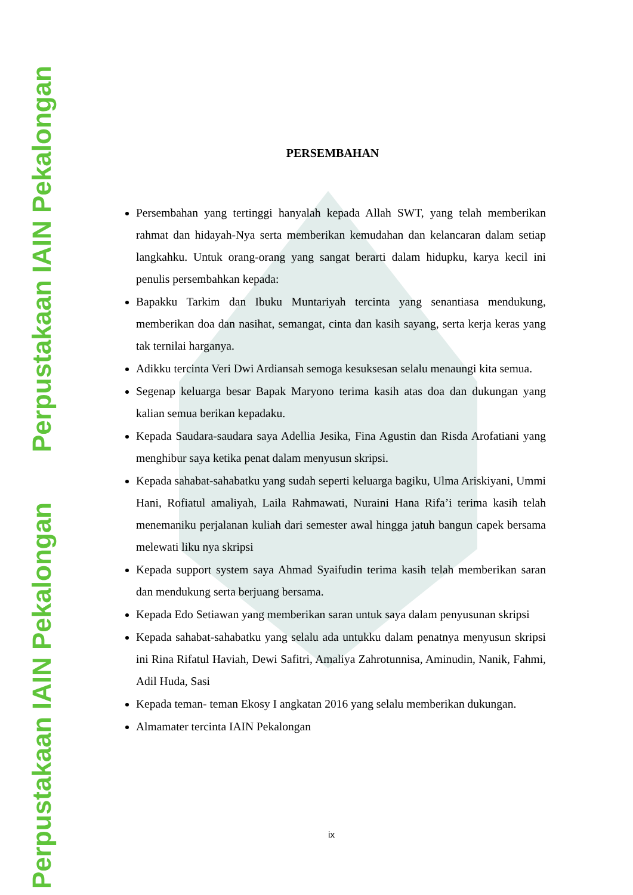Perpustakaan IAIN Pekalongan
Perpustakaan IAIN Pekalongan
PERSEMBAHAN
Persembahan yang tertinggi hanyalah kepada Allah SWT, yang telah memberikan rahmat dan hidayah-Nya serta memberikan kemudahan dan kelancaran dalam setiap langkahku. Untuk orang-orang yang sangat berarti dalam hidupku, karya kecil ini penulis persembahkan kepada:
Bapakku Tarkim dan Ibuku Muntariyah tercinta yang senantiasa mendukung, memberikan doa dan nasihat, semangat, cinta dan kasih sayang, serta kerja keras yang tak ternilai harganya.
Adikku tercinta Veri Dwi Ardiansah semoga kesuksesan selalu menaungi kita semua.
Segenap keluarga besar Bapak Maryono terima kasih atas doa dan dukungan yang kalian semua berikan kepadaku.
Kepada Saudara-saudara saya Adellia Jesika, Fina Agustin dan Risda Arofatiani yang menghibur saya ketika penat dalam menyusun skripsi.
Kepada sahabat-sahabatku yang sudah seperti keluarga bagiku, Ulma Ariskiyani, Ummi Hani, Rofiatul amaliyah, Laila Rahmawati, Nuraini Hana Rifa’i terima kasih telah menemaniku perjalanan kuliah dari semester awal hingga jatuh bangun capek bersama melewati liku nya skripsi
Kepada support system saya Ahmad Syaifudin terima kasih telah memberikan saran dan mendukung serta berjuang bersama.
Kepada Edo Setiawan yang memberikan saran untuk saya dalam penyusunan skripsi
Kepada sahabat-sahabatku yang selalu ada untukku dalam penatnya menyusun skripsi ini Rina Rifatul Haviah, Dewi Safitri, Amaliya Zahrotunnisa, Aminudin, Nanik, Fahmi, Adil Huda, Sasi
Kepada teman- teman Ekosy I angkatan 2016 yang selalu memberikan dukungan.
Almamater tercinta IAIN Pekalongan
ix